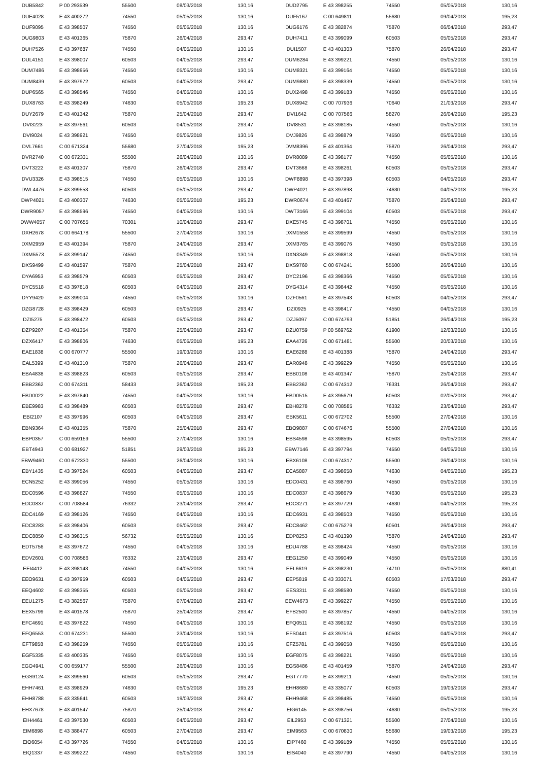| DUB5842 | P 00 293539 | 55500 | 08/03/2018 | 130,16 | DUD2795 | E 43 398255 | 74550 | 05/05/2018 | 130,16 |
| DUE4028 | E 43 400272 | 74550 | 05/05/2018 | 130,16 | DUF5167 | C 00 649811 | 55680 | 09/04/2018 | 195,23 |
| DUF9095 | E 43 398507 | 74550 | 05/05/2018 | 130,16 | DUG6176 | E 43 382874 | 75870 | 06/04/2018 | 293,47 |
| DUG9803 | E 43 401365 | 75870 | 26/04/2018 | 293,47 | DUH7411 | E 43 399099 | 60503 | 05/05/2018 | 293,47 |
| DUH7526 | E 43 397687 | 74550 | 04/05/2018 | 130,16 | DUI1507 | E 43 401303 | 75870 | 26/04/2018 | 293,47 |
| DUL4151 | E 43 398007 | 60503 | 04/05/2018 | 293,47 | DUM6284 | E 43 399221 | 74550 | 05/05/2018 | 130,16 |
| DUM7486 | E 43 398956 | 74550 | 05/05/2018 | 130,16 | DUM8321 | E 43 399164 | 74550 | 05/05/2018 | 130,16 |
| DUM8439 | E 43 397972 | 60503 | 04/05/2018 | 293,47 | DUM9880 | E 43 398339 | 74550 | 05/05/2018 | 130,16 |
| DUP6565 | E 43 398546 | 74550 | 04/05/2018 | 130,16 | DUX2498 | E 43 399183 | 74550 | 05/05/2018 | 130,16 |
| DUX8763 | E 43 398249 | 74630 | 05/05/2018 | 195,23 | DUX8942 | C 00 707936 | 70640 | 21/03/2018 | 293,47 |
| DUY2679 | E 43 401342 | 75870 | 25/04/2018 | 293,47 | DVI1642 | C 00 707566 | 58270 | 26/04/2018 | 195,23 |
| DVI3223 | E 43 397561 | 60503 | 04/05/2018 | 293,47 | DVI8531 | E 43 398185 | 74550 | 05/05/2018 | 130,16 |
| DVI9024 | E 43 398921 | 74550 | 05/05/2018 | 130,16 | DVJ9826 | E 43 398879 | 74550 | 05/05/2018 | 130,16 |
| DVL7661 | C 00 671324 | 55680 | 27/04/2018 | 195,23 | DVM8396 | E 43 401364 | 75870 | 26/04/2018 | 293,47 |
| DVR2740 | C 00 672331 | 55500 | 26/04/2018 | 130,16 | DVR8089 | E 43 398177 | 74550 | 05/05/2018 | 130,16 |
| DVT3222 | E 43 401307 | 75870 | 26/04/2018 | 293,47 | DVT3668 | E 43 398261 | 60503 | 05/05/2018 | 293,47 |
| DVU3326 | E 43 398515 | 74550 | 05/05/2018 | 130,16 | DWF8898 | E 43 397398 | 60503 | 04/05/2018 | 293,47 |
| DWL4476 | E 43 399553 | 60503 | 05/05/2018 | 293,47 | DWP4021 | E 43 397898 | 74630 | 04/05/2018 | 195,23 |
| DWP4021 | E 43 400307 | 74630 | 05/05/2018 | 195,23 | DWR0674 | E 43 401467 | 75870 | 25/04/2018 | 293,47 |
| DWR9057 | E 43 398596 | 74550 | 04/05/2018 | 130,16 | DWT3166 | E 43 399104 | 60503 | 05/05/2018 | 293,47 |
| DWW4057 | C 00 707655 | 70301 | 10/04/2018 | 293,47 | DXE5745 | E 43 398701 | 74550 | 05/05/2018 | 130,16 |
| DXH2678 | C 00 664178 | 55500 | 27/04/2018 | 130,16 | DXM1558 | E 43 399599 | 74550 | 05/05/2018 | 130,16 |
| DXM2959 | E 43 401394 | 75870 | 24/04/2018 | 293,47 | DXM3765 | E 43 399076 | 74550 | 05/05/2018 | 130,16 |
| DXM5573 | E 43 399147 | 74550 | 05/05/2018 | 130,16 | DXN3349 | E 43 398818 | 74550 | 05/05/2018 | 130,16 |
| DXS9499 | E 43 401597 | 75870 | 25/04/2018 | 293,47 | DXS9760 | C 00 674241 | 55500 | 26/04/2018 | 130,16 |
| DYA6953 | E 43 398579 | 60503 | 05/05/2018 | 293,47 | DYC2196 | E 43 398366 | 74550 | 05/05/2018 | 130,16 |
| DYC5518 | E 43 397818 | 60503 | 04/05/2018 | 293,47 | DYG4314 | E 43 398442 | 74550 | 05/05/2018 | 130,16 |
| DYY9420 | E 43 399004 | 74550 | 05/05/2018 | 130,16 | DZF0561 | E 43 397543 | 60503 | 04/05/2018 | 293,47 |
| DZG8728 | E 43 398429 | 60503 | 05/05/2018 | 293,47 | DZI0925 | E 43 398417 | 74550 | 04/05/2018 | 130,16 |
| DZI5275 | E 43 398472 | 60503 | 05/05/2018 | 293,47 | DZJ5097 | C 00 674793 | 51851 | 26/04/2018 | 195,23 |
| DZP9207 | E 43 401354 | 75870 | 25/04/2018 | 293,47 | DZU0759 | P 00 569762 | 61900 | 12/03/2018 | 130,16 |
| DZX6417 | E 43 398806 | 74630 | 05/05/2018 | 195,23 | EAA4726 | C 00 671481 | 55500 | 20/03/2018 | 130,16 |
| EAE1838 | C 00 670777 | 55500 | 19/03/2018 | 130,16 | EAE6288 | E 43 401388 | 75870 | 24/04/2018 | 293,47 |
| EAL5399 | E 43 401310 | 75870 | 26/04/2018 | 293,47 | EAR0948 | E 43 399229 | 74550 | 05/05/2018 | 130,16 |
| EBA4838 | E 43 398823 | 60503 | 05/05/2018 | 293,47 | EBB0108 | E 43 401347 | 75870 | 25/04/2018 | 293,47 |
| EBB2362 | C 00 674311 | 58433 | 26/04/2018 | 195,23 | EBB2362 | C 00 674312 | 76331 | 26/04/2018 | 293,47 |
| EBD0022 | E 43 397840 | 74550 | 04/05/2018 | 130,16 | EBD0515 | E 43 395679 | 60503 | 02/05/2018 | 293,47 |
| EBE9983 | E 43 398489 | 60503 | 05/05/2018 | 293,47 | EBH8278 | C 00 708585 | 76332 | 23/04/2018 | 293,47 |
| EBI2107 | E 43 397996 | 60503 | 04/05/2018 | 293,47 | EBK5611 | C 00 672702 | 55500 | 27/04/2018 | 130,16 |
| EBN9364 | E 43 401355 | 75870 | 25/04/2018 | 293,47 | EBO9887 | C 00 674676 | 55500 | 27/04/2018 | 130,16 |
| EBP0357 | C 00 659159 | 55500 | 27/04/2018 | 130,16 | EBS4598 | E 43 398595 | 60503 | 05/05/2018 | 293,47 |
| EBT4943 | C 00 681927 | 51851 | 29/03/2018 | 195,23 | EBW7146 | E 43 397794 | 74550 | 04/05/2018 | 130,16 |
| EBW9460 | C 00 672330 | 55500 | 26/04/2018 | 130,16 | EBX6108 | C 00 674317 | 55500 | 26/04/2018 | 130,16 |
| EBY1435 | E 43 397524 | 60503 | 04/05/2018 | 293,47 | ECA5887 | E 43 398658 | 74630 | 04/05/2018 | 195,23 |
| ECN5252 | E 43 399056 | 74550 | 05/05/2018 | 130,16 | EDC0431 | E 43 398760 | 74550 | 05/05/2018 | 130,16 |
| EDC0596 | E 43 398827 | 74550 | 05/05/2018 | 130,16 | EDC0837 | E 43 398679 | 74630 | 05/05/2018 | 195,23 |
| EDC0837 | C 00 708584 | 76332 | 23/04/2018 | 293,47 | EDC3271 | E 43 397729 | 74630 | 04/05/2018 | 195,23 |
| EDC4169 | E 43 398126 | 74550 | 04/05/2018 | 130,16 | EDC6931 | E 43 398503 | 74550 | 05/05/2018 | 130,16 |
| EDC8283 | E 43 398406 | 60503 | 05/05/2018 | 293,47 | EDC8462 | C 00 675279 | 60501 | 26/04/2018 | 293,47 |
| EDC8850 | E 43 398315 | 56732 | 05/05/2018 | 130,16 | EDP8253 | E 43 401390 | 75870 | 24/04/2018 | 293,47 |
| EDT5756 | E 43 397672 | 74550 | 04/05/2018 | 130,16 | EDU4788 | E 43 398424 | 74550 | 05/05/2018 | 130,16 |
| EDV2601 | C 00 708586 | 76332 | 23/04/2018 | 293,47 | EEG1250 | E 43 399049 | 74550 | 05/05/2018 | 130,16 |
| EEI4412 | E 43 398143 | 74550 | 04/05/2018 | 130,16 | EEL6619 | E 43 398230 | 74710 | 05/05/2018 | 880,41 |
| EEO9631 | E 43 397959 | 60503 | 04/05/2018 | 293,47 | EEP5819 | E 43 333071 | 60503 | 17/03/2018 | 293,47 |
| EEQ4602 | E 43 398355 | 60503 | 05/05/2018 | 293,47 | EES3311 | E 43 398580 | 74550 | 05/05/2018 | 130,16 |
| EEU1275 | E 43 382567 | 75870 | 07/04/2018 | 293,47 | EEW4673 | E 43 399227 | 74550 | 05/05/2018 | 130,16 |
| EEX5799 | E 43 401578 | 75870 | 25/04/2018 | 293,47 | EFB2500 | E 43 397857 | 74550 | 04/05/2018 | 130,16 |
| EFC4691 | E 43 397822 | 74550 | 04/05/2018 | 130,16 | EFQ0511 | E 43 398192 | 74550 | 05/05/2018 | 130,16 |
| EFQ6553 | C 00 674231 | 55500 | 23/04/2018 | 130,16 | EFS0441 | E 43 397516 | 60503 | 04/05/2018 | 293,47 |
| EFT9858 | E 43 398259 | 74550 | 05/05/2018 | 130,16 | EFZ5781 | E 43 399058 | 74550 | 05/05/2018 | 130,16 |
| EGF5335 | E 43 400335 | 74550 | 05/05/2018 | 130,16 | EGF8075 | E 43 398221 | 74550 | 05/05/2018 | 130,16 |
| EGO4941 | C 00 659177 | 55500 | 26/04/2018 | 130,16 | EGS8486 | E 43 401459 | 75870 | 24/04/2018 | 293,47 |
| EGS9124 | E 43 399560 | 60503 | 05/05/2018 | 293,47 | EGT7770 | E 43 399211 | 74550 | 05/05/2018 | 130,16 |
| EHH7461 | E 43 398929 | 74630 | 05/05/2018 | 195,23 | EHH8680 | E 43 335077 | 60503 | 19/03/2018 | 293,47 |
| EHH8788 | E 43 335641 | 60503 | 19/03/2018 | 293,47 | EHH9468 | E 43 398485 | 74550 | 05/05/2018 | 130,16 |
| EHX7678 | E 43 401547 | 75870 | 25/04/2018 | 293,47 | EIG6145 | E 43 398756 | 74630 | 05/05/2018 | 195,23 |
| EIH4461 | E 43 397530 | 60503 | 04/05/2018 | 293,47 | EIL2953 | C 00 671321 | 55500 | 27/04/2018 | 130,16 |
| EIM6898 | E 43 388477 | 60503 | 27/04/2018 | 293,47 | EIM9563 | C 00 670830 | 55680 | 19/03/2018 | 195,23 |
| EIO6054 | E 43 397726 | 74550 | 04/05/2018 | 130,16 | EIP7460 | E 43 399189 | 74550 | 05/05/2018 | 130,16 |
| EIQ1337 | E 43 399222 | 74550 | 05/05/2018 | 130,16 | EIS4040 | E 43 397790 | 74550 | 04/05/2018 | 130,16 |